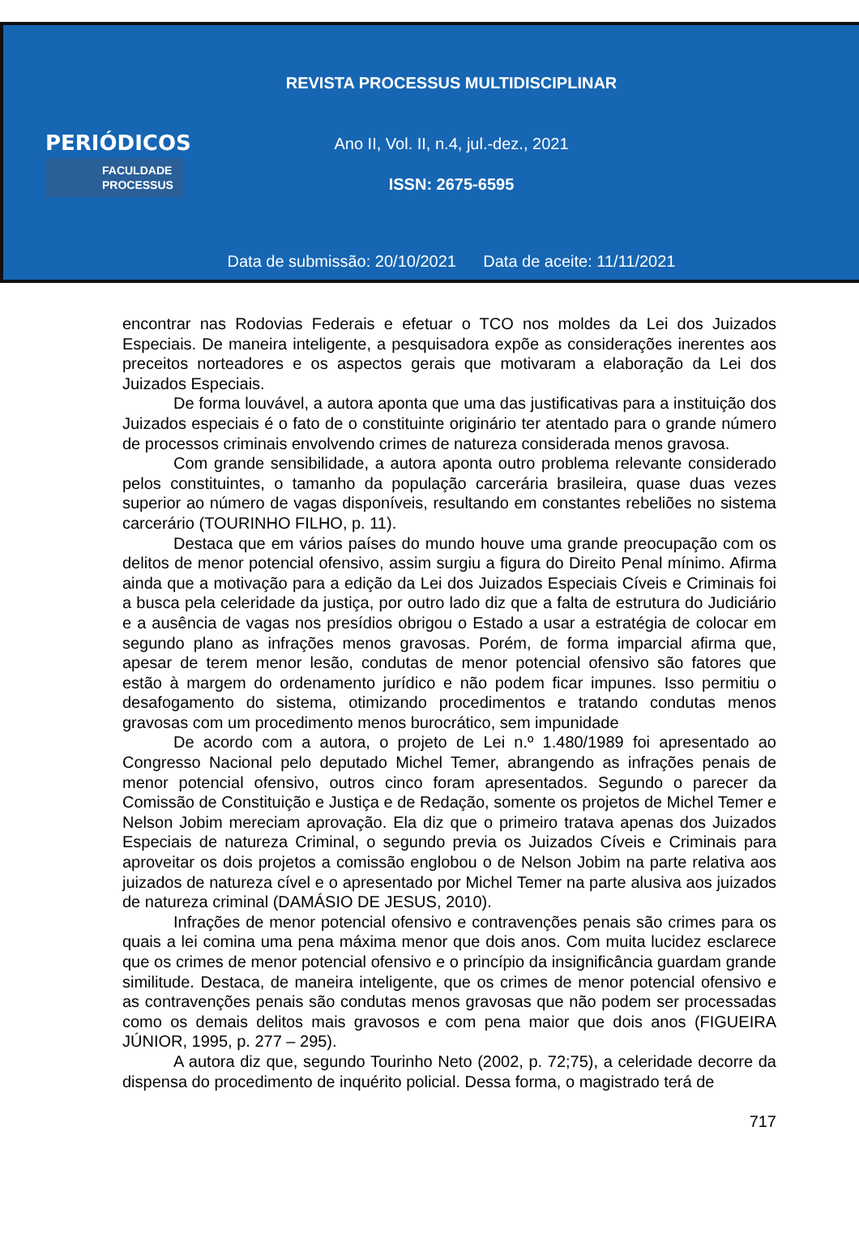REVISTA PROCESSUS MULTIDISCIPLINAR
PERIÓDICOS
FACULDADE
PROCESSUS
Ano II, Vol. II, n.4, jul.-dez., 2021
ISSN: 2675-6595
Data de submissão: 20/10/2021 Data de aceite: 11/11/2021
encontrar nas Rodovias Federais e efetuar o TCO nos moldes da Lei dos Juizados Especiais. De maneira inteligente, a pesquisadora expõe as considerações inerentes aos preceitos norteadores e os aspectos gerais que motivaram a elaboração da Lei dos Juizados Especiais.
De forma louvável, a autora aponta que uma das justificativas para a instituição dos Juizados especiais é o fato de o constituinte originário ter atentado para o grande número de processos criminais envolvendo crimes de natureza considerada menos gravosa.
Com grande sensibilidade, a autora aponta outro problema relevante considerado pelos constituintes, o tamanho da população carcerária brasileira, quase duas vezes superior ao número de vagas disponíveis, resultando em constantes rebeliões no sistema carcerário (TOURINHO FILHO, p. 11).
Destaca que em vários países do mundo houve uma grande preocupação com os delitos de menor potencial ofensivo, assim surgiu a figura do Direito Penal mínimo. Afirma ainda que a motivação para a edição da Lei dos Juizados Especiais Cíveis e Criminais foi a busca pela celeridade da justiça, por outro lado diz que a falta de estrutura do Judiciário e a ausência de vagas nos presídios obrigou o Estado a usar a estratégia de colocar em segundo plano as infrações menos gravosas. Porém, de forma imparcial afirma que, apesar de terem menor lesão, condutas de menor potencial ofensivo são fatores que estão à margem do ordenamento jurídico e não podem ficar impunes. Isso permitiu o desafogamento do sistema, otimizando procedimentos e tratando condutas menos gravosas com um procedimento menos burocrático, sem impunidade
De acordo com a autora, o projeto de Lei n.º 1.480/1989 foi apresentado ao Congresso Nacional pelo deputado Michel Temer, abrangendo as infrações penais de menor potencial ofensivo, outros cinco foram apresentados. Segundo o parecer da Comissão de Constituição e Justiça e de Redação, somente os projetos de Michel Temer e Nelson Jobim mereciam aprovação. Ela diz que o primeiro tratava apenas dos Juizados Especiais de natureza Criminal, o segundo previa os Juizados Cíveis e Criminais para aproveitar os dois projetos a comissão englobou o de Nelson Jobim na parte relativa aos juizados de natureza cível e o apresentado por Michel Temer na parte alusiva aos juizados de natureza criminal (DAMÁSIO DE JESUS, 2010).
Infrações de menor potencial ofensivo e contravenções penais são crimes para os quais a lei comina uma pena máxima menor que dois anos. Com muita lucidez esclarece que os crimes de menor potencial ofensivo e o princípio da insignificância guardam grande similitude. Destaca, de maneira inteligente, que os crimes de menor potencial ofensivo e as contravenções penais são condutas menos gravosas que não podem ser processadas como os demais delitos mais gravosos e com pena maior que dois anos (FIGUEIRA JÚNIOR, 1995, p. 277 – 295).
A autora diz que, segundo Tourinho Neto (2002, p. 72;75), a celeridade decorre da dispensa do procedimento de inquérito policial. Dessa forma, o magistrado terá de
717